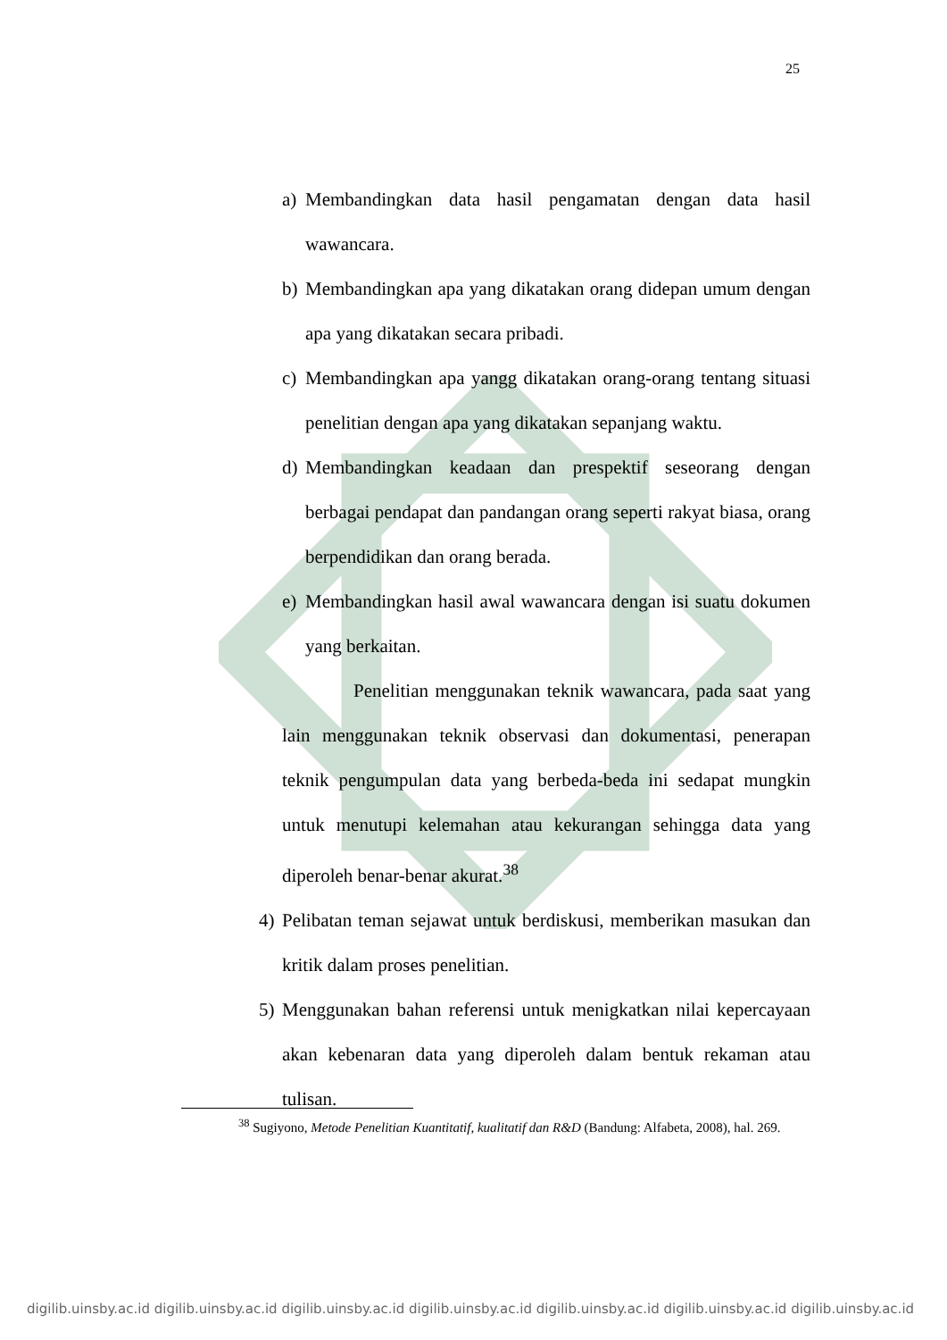25
a) Membandingkan data hasil pengamatan dengan data hasil wawancara.
b) Membandingkan apa yang dikatakan orang didepan umum dengan apa yang dikatakan secara pribadi.
c) Membandingkan apa yangg dikatakan orang-orang tentang situasi penelitian dengan apa yang dikatakan sepanjang waktu.
d) Membandingkan keadaan dan prespektif seseorang dengan berbagai pendapat dan pandangan orang seperti rakyat biasa, orang berpendidikan dan orang berada.
e) Membandingkan hasil awal wawancara dengan isi suatu dokumen yang berkaitan.
Penelitian menggunakan teknik wawancara, pada saat yang lain menggunakan teknik observasi dan dokumentasi, penerapan teknik pengumpulan data yang berbeda-beda ini sedapat mungkin untuk menutupi kelemahan atau kekurangan sehingga data yang diperoleh benar-benar akurat.<sup>38</sup>
4) Pelibatan teman sejawat untuk berdiskusi, memberikan masukan dan kritik dalam proses penelitian.
5) Menggunakan bahan referensi untuk menigkatkan nilai kepercayaan akan kebenaran data yang diperoleh dalam bentuk rekaman atau tulisan.
<sup>38</sup> Sugiyono, Metode Penelitian Kuantitatif, kualitatif dan R&D (Bandung: Alfabeta, 2008), hal. 269.
digilib.uinsby.ac.id digilib.uinsby.ac.id digilib.uinsby.ac.id digilib.uinsby.ac.id digilib.uinsby.ac.id digilib.uinsby.ac.id digilib.uinsby.ac.id